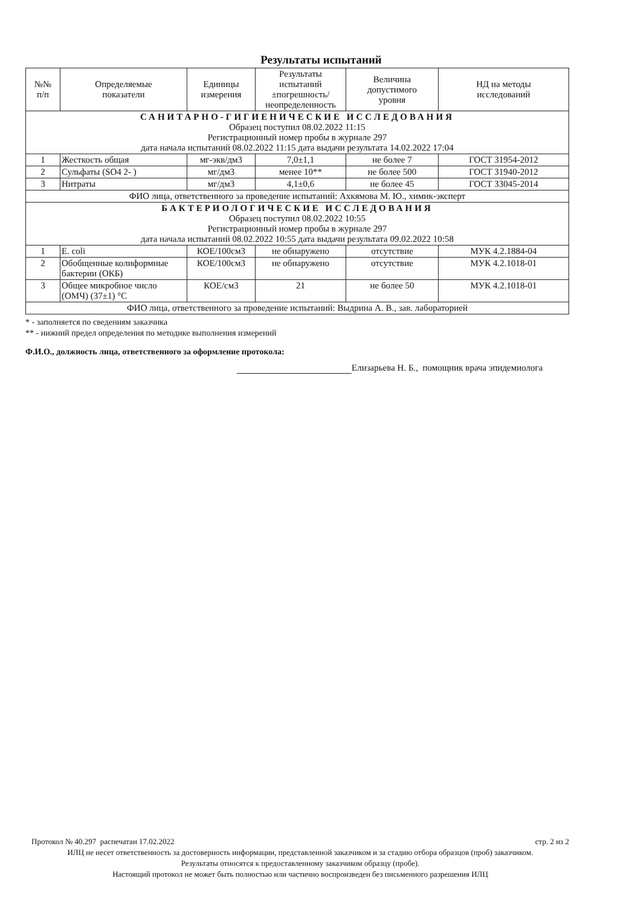Результаты испытаний
| №№ п/п | Определяемые показатели | Единицы измерения | Результаты испытаний ±погрешность/ неопределенность | Величина допустимого уровня | НД на методы исследований |
| --- | --- | --- | --- | --- | --- |
| САНИТАРНО-ГИГИЕНИЧЕСКИЕ ИССЛЕДОВАНИЯ Образец поступил 08.02.2022 11:15 Регистрационный номер пробы в журнале 297 дата начала испытаний 08.02.2022 11:15 дата выдачи результата 14.02.2022 17:04 | | | | | |
| 1 | Жесткость общая | мг-экв/дм3 | 7,0±1,1 | не более 7 | ГОСТ 31954-2012 |
| 2 | Сульфаты (SO4 2- ) | мг/дм3 | менее 10** | не более 500 | ГОСТ 31940-2012 |
| 3 | Нитраты | мг/дм3 | 4,1±0,6 | не более 45 | ГОСТ 33045-2014 |
| ФИО лица, ответственного за проведение испытаний: Ахкямова М. Ю., химик-эксперт | | | | | |
| БАКТЕРИОЛОГИЧЕСКИЕ ИССЛЕДОВАНИЯ Образец поступил 08.02.2022 10:55 Регистрационный номер пробы в журнале 297 дата начала испытаний 08.02.2022 10:55 дата выдачи результата 09.02.2022 10:58 | | | | | |
| 1 | E. coli | КОЕ/100см3 | не обнаружено | отсутствие | МУК 4.2.1884-04 |
| 2 | Обобщенные колиформные бактерии (ОКБ) | КОЕ/100см3 | не обнаружено | отсутствие | МУК 4.2.1018-01 |
| 3 | Общее микробное число (ОМЧ) (37±1) °С | КОЕ/см3 | 21 | не более 50 | МУК 4.2.1018-01 |
| ФИО лица, ответственного за проведение испытаний: Выдрина А. В., зав. лабораторией | | | | | |
* - заполняется по сведениям заказчика
** - нижний предел определения по методике выполнения измерений
Ф.И.О., должность лица, ответственного за оформление протокола:
Елизарьева Н. Б., помощник врача эпидемиолога
Протокол № 40.297 распечатан 17.02.2022 стр. 2 из 2
ИЛЦ не несет ответственность за достоверность информации, представленной заказчиком и за стадию отбора образцов (проб) заказчиком.
Результаты относятся к предоставленному заказчиком образцу (пробе).
Настоящий протокол не может быть полностью или частично воспроизведен без письменного разрешения ИЛЦ